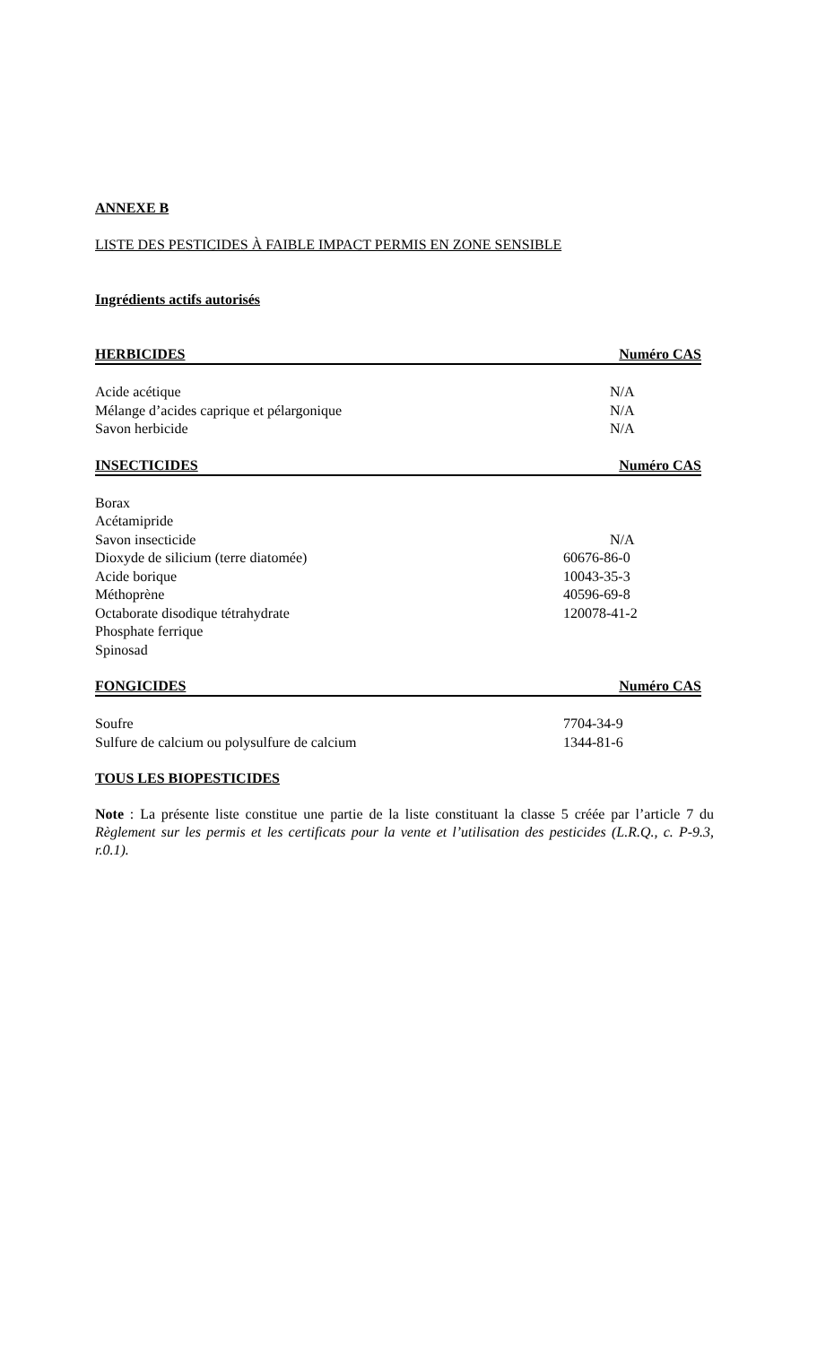ANNEXE B
LISTE DES PESTICIDES À FAIBLE IMPACT PERMIS EN ZONE SENSIBLE
Ingrédients actifs autorisés
| HERBICIDES | Numéro CAS |
| --- | --- |
| Acide acétique | N/A |
| Mélange d’acides caprique et pélargonique | N/A |
| Savon herbicide | N/A |
| INSECTICIDES | Numéro CAS |
| Borax | |
| Acétamipride | |
| Savon insecticide | N/A |
| Dioxyde de silicium (terre diatomée) | 60676-86-0 |
| Acide borique | 10043-35-3 |
| Méthoprène | 40596-69-8 |
| Octaborate disodique tétrahydrate | 120078-41-2 |
| Phosphate ferrique | |
| Spinosad | |
| FONGICIDES | Numéro CAS |
| Soufre | 7704-34-9 |
| Sulfure de calcium ou polysulfure de calcium | 1344-81-6 |
TOUS LES BIOPESTICIDES
Note : La présente liste constitue une partie de la liste constituant la classe 5 créée par l’article 7 du Règlement sur les permis et les certificats pour la vente et l’utilisation des pesticides (L.R.Q., c. P-9.3, r.0.1).